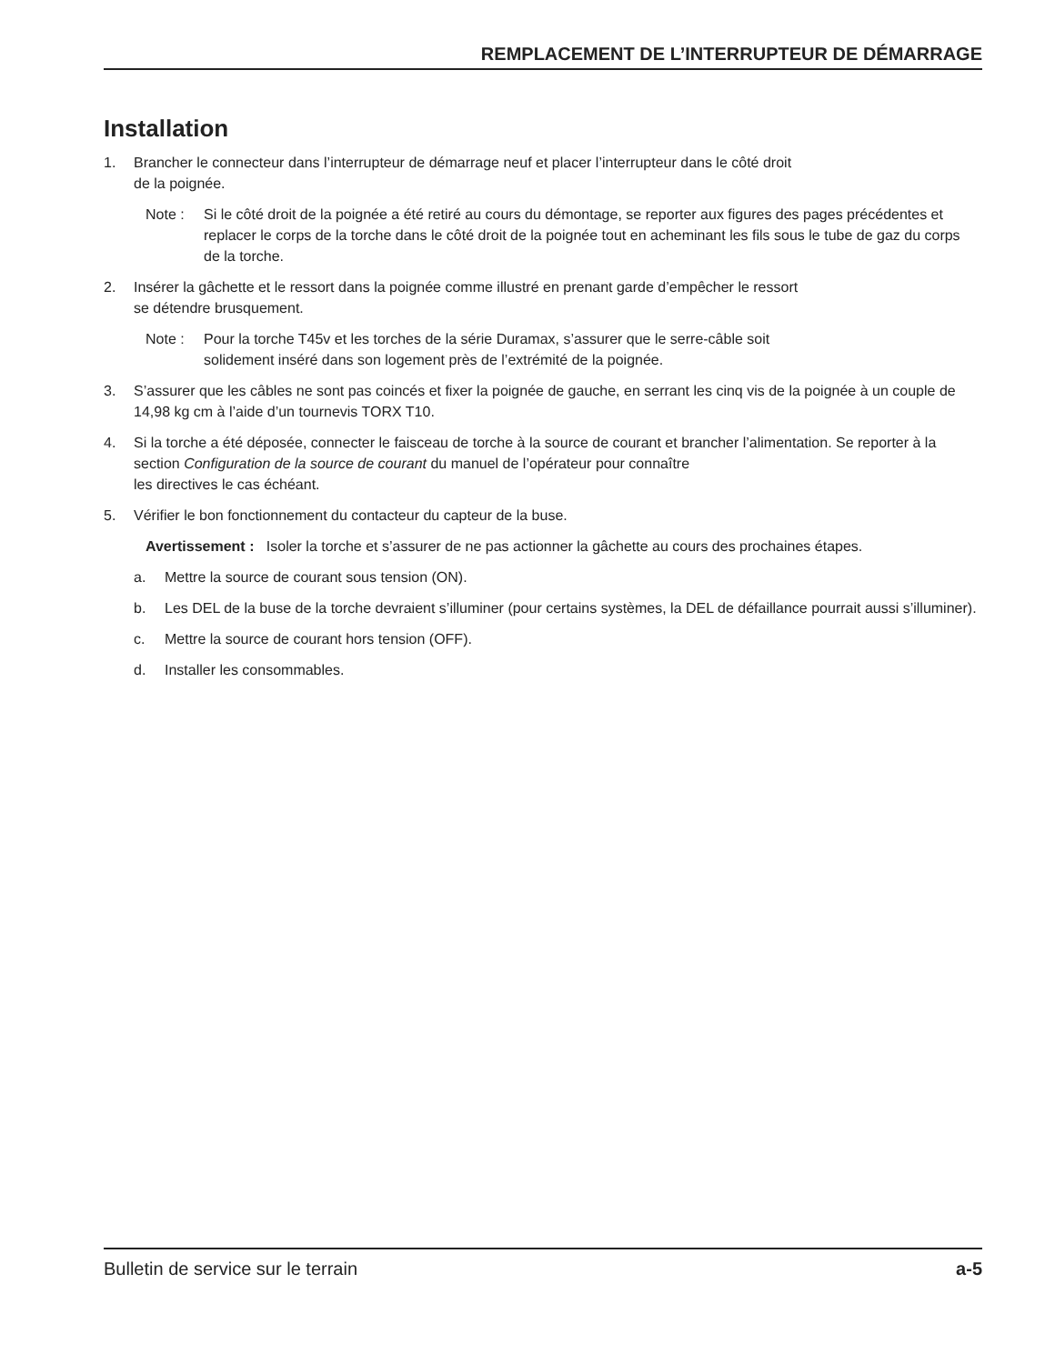REMPLACEMENT DE L’INTERRUPTEUR DE DÉMARRAGE
Installation
1. Brancher le connecteur dans l’interrupteur de démarrage neuf et placer l’interrupteur dans le côté droit
de la poignée.
Note : Si le côté droit de la poignée a été retiré au cours du démontage, se reporter aux figures des pages précédentes et replacer le corps de la torche dans le côté droit de la poignée tout en acheminant les fils sous le tube de gaz du corps de la torche.
2. Insérer la gâchette et le ressort dans la poignée comme illustré en prenant garde d’empêcher le ressort
se détendre brusquement.
Note : Pour la torche T45v et les torches de la série Duramax, s’assurer que le serre-câble soit
solidement inséré dans son logement près de l’extrémité de la poignée.
3. S’assurer que les câbles ne sont pas coincés et fixer la poignée de gauche, en serrant les cinq vis de la poignée à un couple de 14,98 kg cm à l’aide d’un tournevis TORX T10.
4. Si la torche a été déposée, connecter le faisceau de torche à la source de courant et brancher l’alimentation. Se reporter à la section Configuration de la source de courant du manuel de l’opérateur pour connaître
les directives le cas échéant.
5. Vérifier le bon fonctionnement du contacteur du capteur de la buse.
Avertissement : Isoler la torche et s’assurer de ne pas actionner la gâchette au cours des prochaines étapes.
a. Mettre la source de courant sous tension (ON).
b. Les DEL de la buse de la torche devraient s’illuminer (pour certains systèmes, la DEL de défaillance pourrait aussi s’illuminer).
c. Mettre la source de courant hors tension (OFF).
d. Installer les consommables.
Bulletin de service sur le terrain a-5